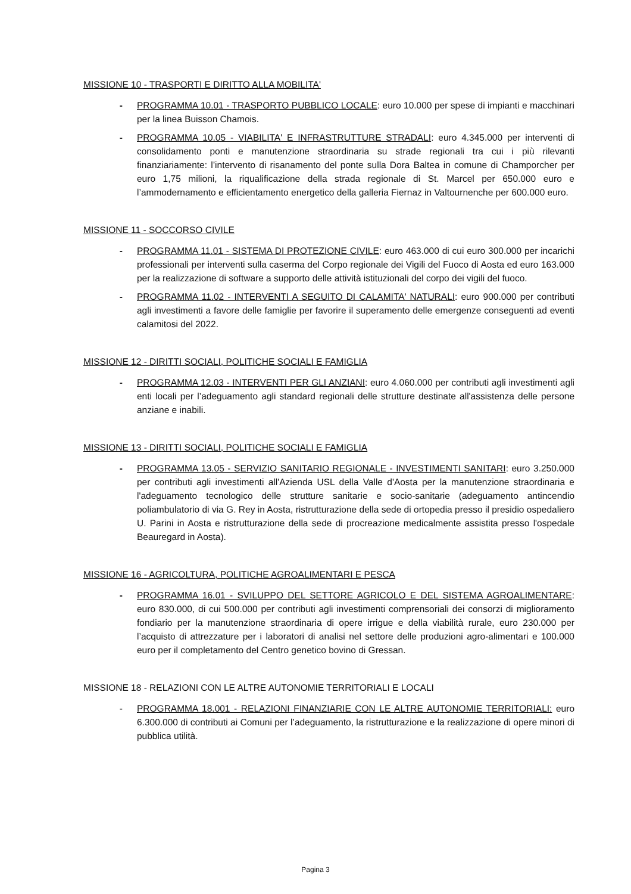MISSIONE 10 - TRASPORTI E DIRITTO ALLA MOBILITA'
- PROGRAMMA 10.01 - TRASPORTO PUBBLICO LOCALE: euro 10.000 per spese di impianti e macchinari per la linea Buisson Chamois.
- PROGRAMMA 10.05 - VIABILITA' E INFRASTRUTTURE STRADALI: euro 4.345.000 per interventi di consolidamento ponti e manutenzione straordinaria su strade regionali tra cui i più rilevanti finanziariamente: l’intervento di risanamento del ponte sulla Dora Baltea in comune di Champorcher per euro 1,75 milioni, la riqualificazione della strada regionale di St. Marcel per 650.000 euro e l’ammodernamento e efficientamento energetico della galleria Fiernaz in Valtournenche per 600.000 euro.
MISSIONE 11 - SOCCORSO CIVILE
- PROGRAMMA 11.01 - SISTEMA DI PROTEZIONE CIVILE: euro 463.000 di cui euro 300.000 per incarichi professionali per interventi sulla caserma del Corpo regionale dei Vigili del Fuoco di Aosta ed euro 163.000 per la realizzazione di software a supporto delle attività istituzionali del corpo dei vigili del fuoco.
- PROGRAMMA 11.02 - INTERVENTI A SEGUITO DI CALAMITA' NATURALI: euro 900.000 per contributi agli investimenti a favore delle famiglie per favorire il superamento delle emergenze conseguenti ad eventi calamitosi del 2022.
MISSIONE 12 - DIRITTI SOCIALI, POLITICHE SOCIALI E FAMIGLIA
- PROGRAMMA 12.03 - INTERVENTI PER GLI ANZIANI: euro 4.060.000 per contributi agli investimenti agli enti locali per l’adeguamento agli standard regionali delle strutture destinate all'assistenza delle persone anziane e inabili.
MISSIONE 13 - DIRITTI SOCIALI, POLITICHE SOCIALI E FAMIGLIA
- PROGRAMMA 13.05 - SERVIZIO SANITARIO REGIONALE - INVESTIMENTI SANITARI: euro 3.250.000 per contributi agli investimenti all'Azienda USL della Valle d'Aosta per la manutenzione straordinaria e l'adeguamento tecnologico delle strutture sanitarie e socio-sanitarie (adeguamento antincendio poliambulatorio di via G. Rey in Aosta, ristrutturazione della sede di ortopedia presso il presidio ospedaliero U. Parini in Aosta e ristrutturazione della sede di procreazione medicalmente assistita presso l'ospedale Beauregard in Aosta).
MISSIONE 16 - AGRICOLTURA, POLITICHE AGROALIMENTARI E PESCA
- PROGRAMMA 16.01 - SVILUPPO DEL SETTORE AGRICOLO E DEL SISTEMA AGROALIMENTARE: euro 830.000, di cui 500.000 per contributi agli investimenti comprensoriali dei consorzi di miglioramento fondiario per la manutenzione straordinaria di opere irrigue e della viabilità rurale, euro 230.000 per l’acquisto di attrezzature per i laboratori di analisi nel settore delle produzioni agro-alimentari e 100.000 euro per il completamento del Centro genetico bovino di Gressan.
MISSIONE 18 - RELAZIONI CON LE ALTRE AUTONOMIE TERRITORIALI E LOCALI
- PROGRAMMA 18.001 - RELAZIONI FINANZIARIE CON LE ALTRE AUTONOMIE TERRITORIALI: euro 6.300.000 di contributi ai Comuni per l’adeguamento, la ristrutturazione e la realizzazione di opere minori di pubblica utilità.
Pagina 3